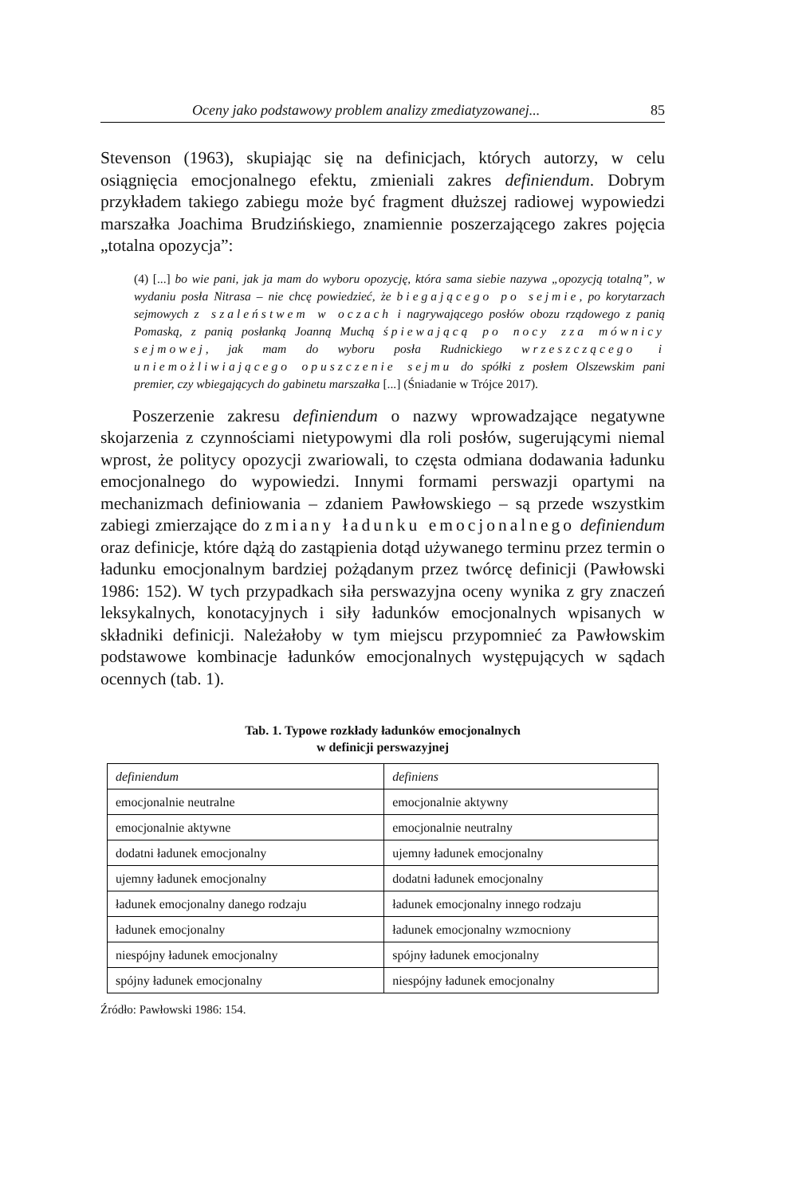Oceny jako podstawowy problem analizy zmediatyzowanej... 85
Stevenson (1963), skupiając się na definicjach, których autorzy, w celu osiągnięcia emocjonalnego efektu, zmieniali zakres definiendum. Dobrym przykładem takiego zabiegu może być fragment dłuższej radiowej wypowiedzi marszałka Joachima Brudzińskiego, znamiennie poszerzającego zakres pojęcia „totalna opozycja”:
(4) [...] bo wie pani, jak ja mam do wyboru opozycję, która sama siebie nazywa „opozycją totalną”, w wydaniu posła Nitrasa – nie chcę powiedzieć, że biegającego po sejmie, po korytarzach sejmowych z szaleństwem w oczach i nagrywającego posłów obozu rządowego z panią Pomaską, z panią posłanką Joanną Muchą śpiewającą po nocy zza mównicy sejmowej, jak mam do wyboru posła Rudnickiego wrzeszczącego i uniemożliwiającego opuszczenie sejmu do spółki z posłem Olszewskim pani premier, czy wbiegających do gabinetu marszałka [...] (Śniadanie w Trójce 2017).
Poszerzenie zakresu definiendum o nazwy wprowadzające negatywne skojarzenia z czynnościami nietypowymi dla roli posłów, sugerującymi niemal wprost, że politycy opozycji zwariowali, to częsta odmiana dodawania ładunku emocjonalnego do wypowiedzi. Innymi formami perswazji opartymi na mechanizmach definiowania – zdaniem Pawłowskiego – są przede wszystkim zabiegi zmierzające do zmiany ładunku emocjonalnego definiendum oraz definicje, które dążą do zastąpienia dotąd używanego terminu przez termin o ładunku emocjonalnym bardziej pożądanym przez twórcę definicji (Pawłowski 1986: 152). W tych przypadkach siła perswazyjna oceny wynika z gry znaczeń leksykalnych, konotacyjnych i siły ładunków emocjonalnych wpisanych w składniki definicji. Należałoby w tym miejscu przypomnieć za Pawłowskim podstawowe kombinacje ładunków emocjonalnych występujących w sądach ocennych (tab. 1).
Tab. 1. Typowe rozkłady ładunków emocjonalnych
w definicji perswazyjnej
| definiendum | definiens |
| --- | --- |
| emocjonalnie neutralne | emocjonalnie aktywny |
| emocjonalnie aktywne | emocjonalnie neutralny |
| dodatni ładunek emocjonalny | ujemny ładunek emocjonalny |
| ujemny ładunek emocjonalny | dodatni ładunek emocjonalny |
| ładunek emocjonalny danego rodzaju | ładunek emocjonalny innego rodzaju |
| ładunek emocjonalny | ładunek emocjonalny wzmocniony |
| niespójny ładunek emocjonalny | spójny ładunek emocjonalny |
| spójny ładunek emocjonalny | niespójny ładunek emocjonalny |
Źródło: Pawłowski 1986: 154.